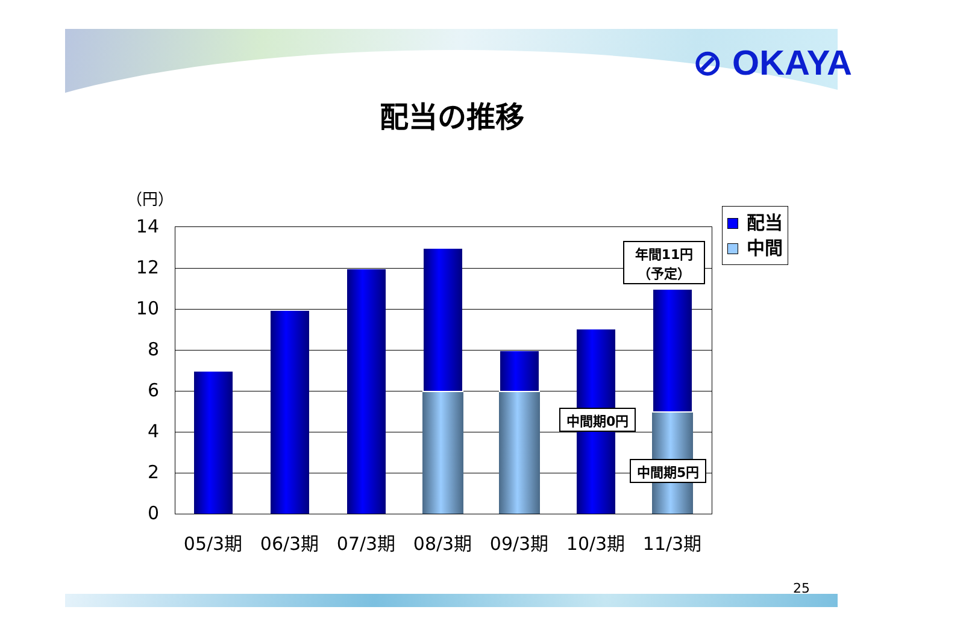⊘ OKAYA
配当の推移
（円）
14
12
10
8
6
4
2
0
05/3期 06/3期 07/3期 08/3期 09/3期 10/3期 11/3期
年間11円
（予定）
中間期0円
中間期5円
配当
中間
25